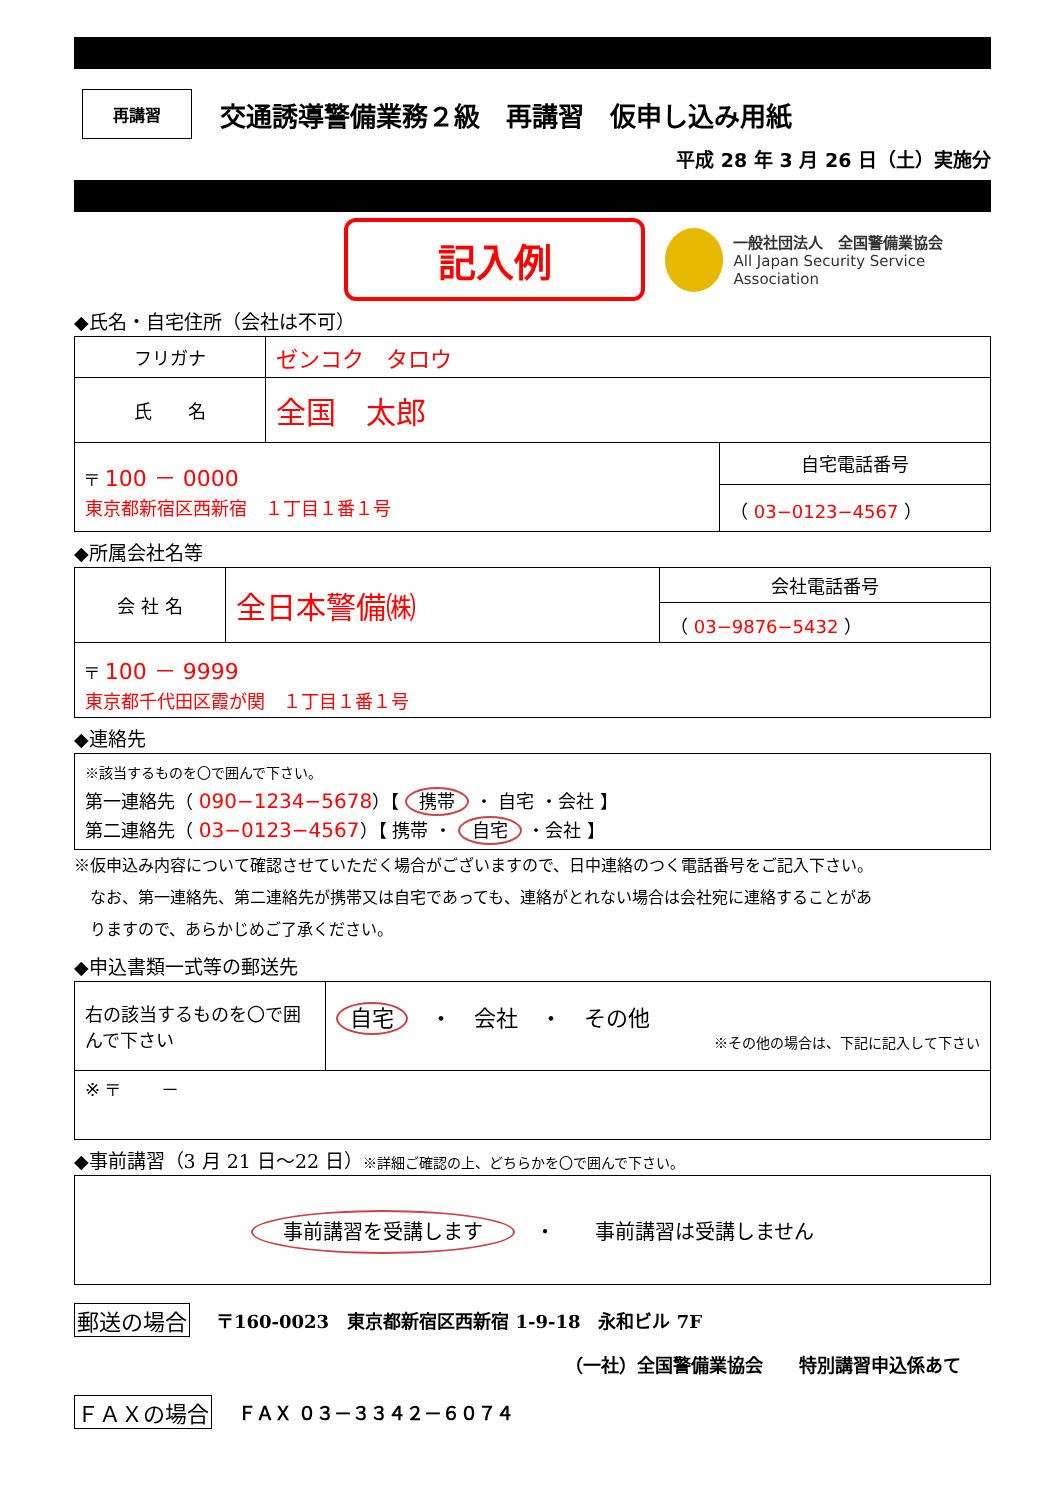再講習
交通誘導警備業務２級　再講習　仮申し込み用紙
平成 28 年 3 月 26 日（土）実施分
記入例
一般社団法人　全国警備業協会
All Japan Security Service Association
◆氏名・自宅住所（会社は不可）
| フリガナ | ゼンコク タロウ | |
| 氏 名 | 全国 太郎 | |
| 〒 100 － 0000 東京都新宿区西新宿 １丁目１番１号 | | 自宅電話番号 |
| | | （ 03−0123−4567 ） |
◆所属会社名等
| 会 社 名 | 全日本警備㈱ | 会社電話番号 |
| | | （ 03−9876−5432 ） |
| 〒 100 － 9999 東京都千代田区霞が関 １丁目１番１号 | | |
◆連絡先
| ※該当するものを〇で囲んで下さい。 第一連絡先（ 090−1234−5678 ）【 携帯 ・ 自宅 ・会社 】 第二連絡先（ 03−0123−4567 ）【 携帯 ・ 自宅 ・会社 】 |
※仮申込み内容について確認させていただく場合がございますので、日中連絡のつく電話番号をご記入下さい。
　なお、第一連絡先、第二連絡先が携帯又は自宅であっても、連絡がとれない場合は会社宛に連絡することがあ
　りますので、あらかじめご了承ください。
◆申込書類一式等の郵送先
| 右の該当するものを〇で囲んで下さい | 自宅 ・ 会社 ・ その他 ※その他の場合は、下記に記入して下さい |
| ※ 〒 － | |
◆事前講習（3 月 21 日～22 日）※詳細ご確認の上、どちらかを〇で囲んで下さい。
| 事前講習を受講します ・ 事前講習は受講しません |
郵送の場合 〒160-0023　東京都新宿区西新宿 1-9-18　永和ビル 7F
（一社）全国警備業協会　　特別講習申込係あて
ＦＡＸの場合 ＦＡＸ ０３－３３４２－６０７４